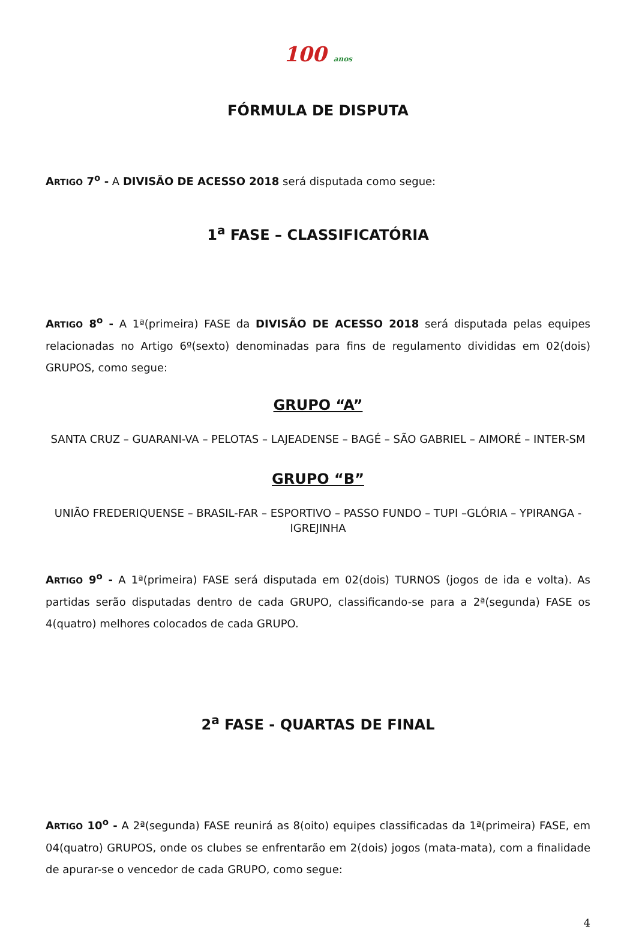100 anos
FÓRMULA DE DISPUTA
ARTIGO 7<sup>o</sup> - A DIVISÃO DE ACESSO 2018 será disputada como segue:
1<sup>a</sup> FASE – CLASSIFICATÓRIA
ARTIGO 8<sup>o</sup> - A 1ª(primeira) FASE da DIVISÃO DE ACESSO 2018 será disputada pelas equipes relacionadas no Artigo 6º(sexto) denominadas para fins de regulamento divididas em 02(dois) GRUPOS, como segue:
GRUPO “A”
SANTA CRUZ – GUARANI-VA – PELOTAS – LAJEADENSE – BAGÉ – SÃO GABRIEL – AIMORÉ – INTER-SM
GRUPO “B”
UNIÃO FREDERIQUENSE – BRASIL-FAR – ESPORTIVO – PASSO FUNDO – TUPI –GLÓRIA – YPIRANGA - IGREJINHA
ARTIGO 9<sup>o</sup> - A 1ª(primeira) FASE será disputada em 02(dois) TURNOS (jogos de ida e volta). As partidas serão disputadas dentro de cada GRUPO, classificando-se para a 2ª(segunda) FASE os 4(quatro) melhores colocados de cada GRUPO.
2<sup>a</sup> FASE - QUARTAS DE FINAL
ARTIGO 10<sup>o</sup> - A 2ª(segunda) FASE reunirá as 8(oito) equipes classificadas da 1ª(primeira) FASE, em 04(quatro) GRUPOS, onde os clubes se enfrentarão em 2(dois) jogos (mata-mata), com a finalidade de apurar-se o vencedor de cada GRUPO, como segue:
4